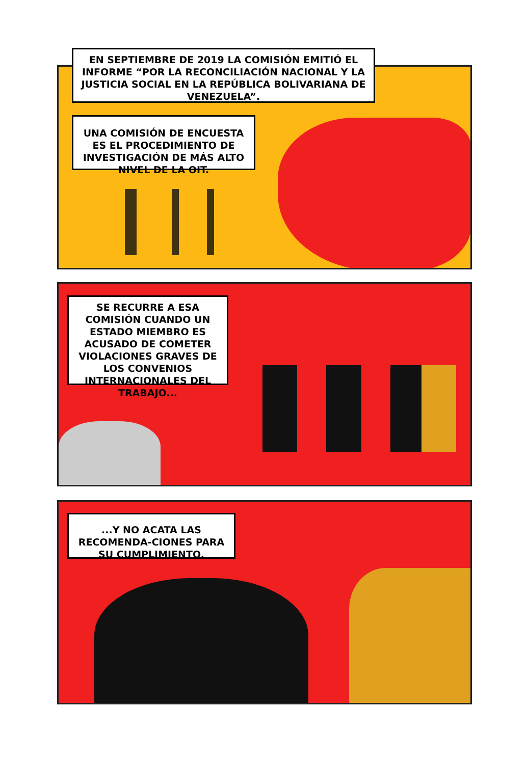EN SEPTIEMBRE DE 2019 LA COMISIÓN EMITIÓ EL INFORME “POR LA RECONCILIACIÓN NACIONAL Y LA JUSTICIA SOCIAL EN LA REPÚBLICA BOLIVARIANA DE VENEZUELA”.
UNA COMISIÓN DE ENCUESTA ES EL PROCEDIMIENTO DE INVESTIGACIÓN DE MÁS ALTO NIVEL DE LA OIT.
SE RECURRE A ESA COMISIÓN CUANDO UN ESTADO MIEMBRO ES ACUSADO DE COMETER VIOLACIONES GRAVES DE LOS CONVENIOS INTERNACIONALES DEL TRABAJO...
...Y NO ACATA LAS RECOMENDA-CIONES PARA SU CUMPLIMIENTO.